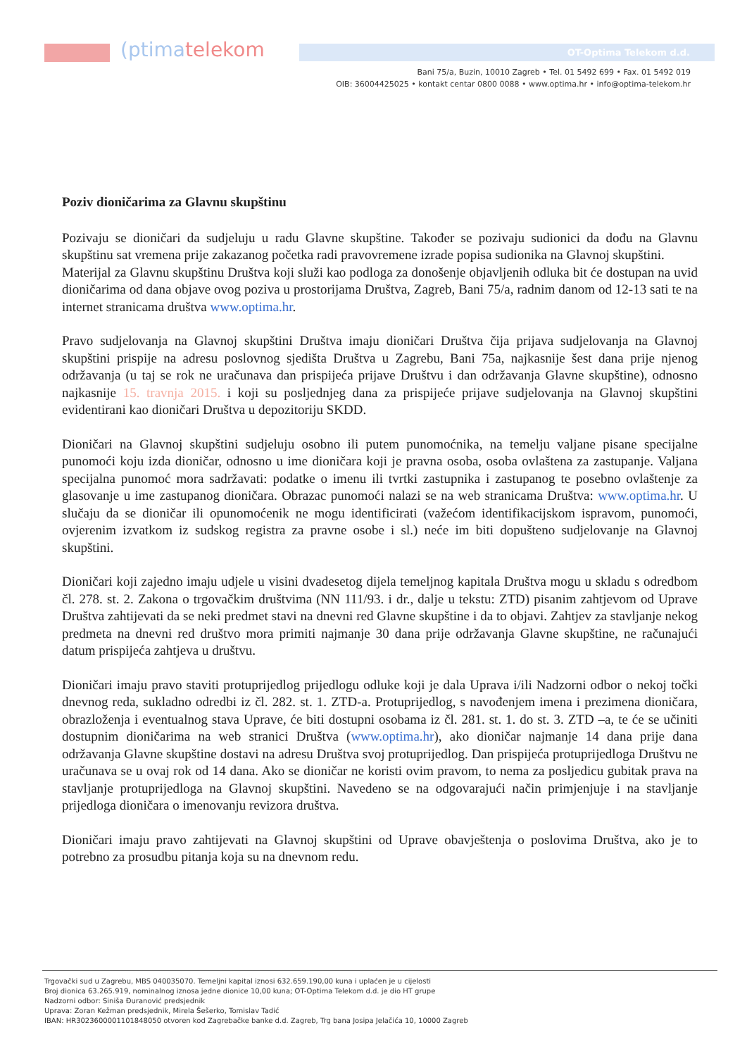(ptimatelekom OT-Optima Telekom d.d.
Bani 75/a, Buzin, 10010 Zagreb • Tel. 01 5492 699 • Fax. 01 5492 019
OIB: 36004425025 • kontakt centar 0800 0088 • www.optima.hr • info@optima-telekom.hr
Poziv dioničarima za Glavnu skupštinu
Pozivaju se dioničari da sudjeluju u radu Glavne skupštine. Također se pozivaju sudionici da dođu na Glavnu skupštinu sat vremena prije zakazanog početka radi pravovremene izrade popisa sudionika na Glavnoj skupštini.
Materijal za Glavnu skupštinu Društva koji služi kao podloga za donošenje objavljenih odluka bit će dostupan na uvid dioničarima od dana objave ovog poziva u prostorijama Društva, Zagreb, Bani 75/a, radnim danom od 12-13 sati te na internet stranicama društva www.optima.hr.
Pravo sudjelovanja na Glavnoj skupštini Društva imaju dioničari Društva čija prijava sudjelovanja na Glavnoj skupštini prispije na adresu poslovnog sjedišta Društva u Zagrebu, Bani 75a, najkasnije šest dana prije njenog održavanja (u taj se rok ne uračunava dan prispijeća prijave Društvu i dan održavanja Glavne skupštine), odnosno najkasnije 15. travnja 2015. i koji su posljednjeg dana za prispijeće prijave sudjelovanja na Glavnoj skupštini evidentirani kao dioničari Društva u depozitoriju SKDD.
Dioničari na Glavnoj skupštini sudjeluju osobno ili putem punomoćnika, na temelju valjane pisane specijalne punomoći koju izda dioničar, odnosno u ime dioničara koji je pravna osoba, osoba ovlaštena za zastupanje. Valjana specijalna punomoć mora sadržavati: podatke o imenu ili tvrtki zastupnika i zastupanog te posebno ovlaštenje za glasovanje u ime zastupanog dioničara. Obrazac punomoći nalazi se na web stranicama Društva: www.optima.hr. U slučaju da se dioničar ili opunomoćenik ne mogu identificirati (važećom identifikacijskom ispravom, punomoći, ovjerenim izvatkom iz sudskog registra za pravne osobe i sl.) neće im biti dopušteno sudjelovanje na Glavnoj skupštini.
Dioničari koji zajedno imaju udjele u visini dvadesetog dijela temeljnog kapitala Društva mogu u skladu s odredbom čl. 278. st. 2. Zakona o trgovačkim društvima (NN 111/93. i dr., dalje u tekstu: ZTD) pisanim zahtjevom od Uprave Društva zahtijevati da se neki predmet stavi na dnevni red Glavne skupštine i da to objavi. Zahtjev za stavljanje nekog predmeta na dnevni red društvo mora primiti najmanje 30 dana prije održavanja Glavne skupštine, ne računajući datum prispijeća zahtjeva u društvu.
Dioničari imaju pravo staviti protuprijedlog prijedlogu odluke koji je dala Uprava i/ili Nadzorni odbor o nekoj točki dnevnog reda, sukladno odredbi iz čl. 282. st. 1. ZTD-a. Protuprijedlog, s navođenjem imena i prezimena dioničara, obrazloženja i eventualnog stava Uprave, će biti dostupni osobama iz čl. 281. st. 1. do st. 3. ZTD –a, te će se učiniti dostupnim dioničarima na web stranici Društva (www.optima.hr), ako dioničar najmanje 14 dana prije dana održavanja Glavne skupštine dostavi na adresu Društva svoj protuprijedlog. Dan prispijeća protuprijedloga Društvu ne uračunava se u ovaj rok od 14 dana. Ako se dioničar ne koristi ovim pravom, to nema za posljedicu gubitak prava na stavljanje protuprijedloga na Glavnoj skupštini. Navedeno se na odgovarajući način primjenjuje i na stavljanje prijedloga dioničara o imenovanju revizora društva.
Dioničari imaju pravo zahtijevati na Glavnoj skupštini od Uprave obavještenja o poslovima Društva, ako je to potrebno za prosudbu pitanja koja su na dnevnom redu.
Trgovački sud u Zagrebu, MBS 040035070. Temeljni kapital iznosi 632.659.190,00 kuna i uplaćen je u cijelosti
Broj dionica 63.265.919, nominalnog iznosa jedne dionice 10,00 kuna; OT-Optima Telekom d.d. je dio HT grupe
Nadzorni odbor: Siniša Đuranović predsjednik
Uprava: Zoran Kežman predsjednik, Mirela Šešerko, Tomislav Tadić
IBAN: HR3023600001101848050 otvoren kod Zagrebačke banke d.d. Zagreb, Trg bana Josipa Jelačića 10, 10000 Zagreb